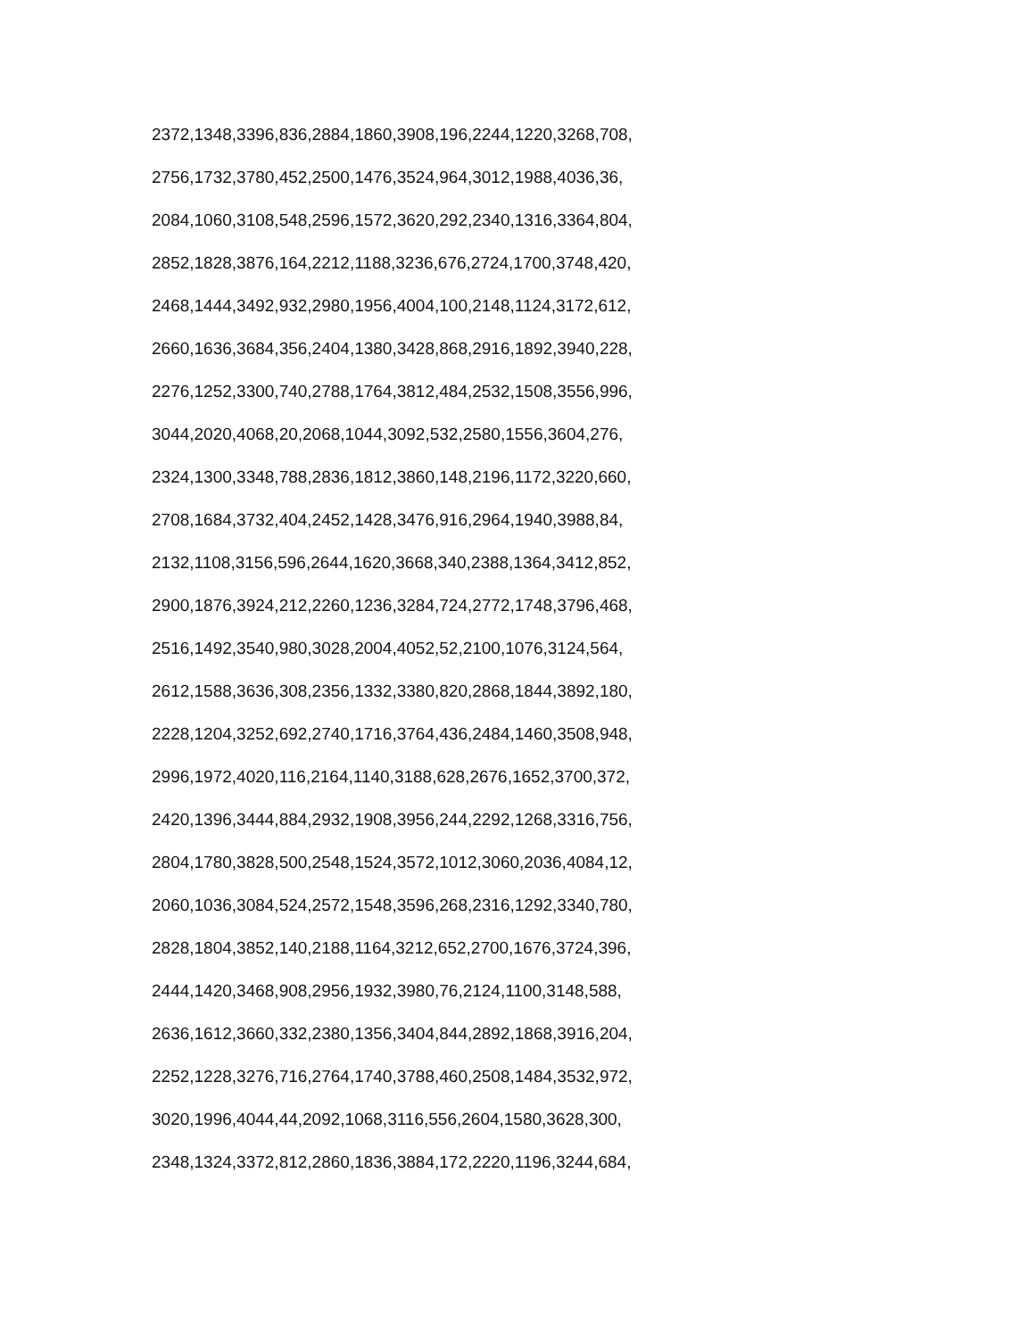2372,1348,3396,836,2884,1860,3908,196,2244,1220,3268,708,
2756,1732,3780,452,2500,1476,3524,964,3012,1988,4036,36,
2084,1060,3108,548,2596,1572,3620,292,2340,1316,3364,804,
2852,1828,3876,164,2212,1188,3236,676,2724,1700,3748,420,
2468,1444,3492,932,2980,1956,4004,100,2148,1124,3172,612,
2660,1636,3684,356,2404,1380,3428,868,2916,1892,3940,228,
2276,1252,3300,740,2788,1764,3812,484,2532,1508,3556,996,
3044,2020,4068,20,2068,1044,3092,532,2580,1556,3604,276,
2324,1300,3348,788,2836,1812,3860,148,2196,1172,3220,660,
2708,1684,3732,404,2452,1428,3476,916,2964,1940,3988,84,
2132,1108,3156,596,2644,1620,3668,340,2388,1364,3412,852,
2900,1876,3924,212,2260,1236,3284,724,2772,1748,3796,468,
2516,1492,3540,980,3028,2004,4052,52,2100,1076,3124,564,
2612,1588,3636,308,2356,1332,3380,820,2868,1844,3892,180,
2228,1204,3252,692,2740,1716,3764,436,2484,1460,3508,948,
2996,1972,4020,116,2164,1140,3188,628,2676,1652,3700,372,
2420,1396,3444,884,2932,1908,3956,244,2292,1268,3316,756,
2804,1780,3828,500,2548,1524,3572,1012,3060,2036,4084,12,
2060,1036,3084,524,2572,1548,3596,268,2316,1292,3340,780,
2828,1804,3852,140,2188,1164,3212,652,2700,1676,3724,396,
2444,1420,3468,908,2956,1932,3980,76,2124,1100,3148,588,
2636,1612,3660,332,2380,1356,3404,844,2892,1868,3916,204,
2252,1228,3276,716,2764,1740,3788,460,2508,1484,3532,972,
3020,1996,4044,44,2092,1068,3116,556,2604,1580,3628,300,
2348,1324,3372,812,2860,1836,3884,172,2220,1196,3244,684,